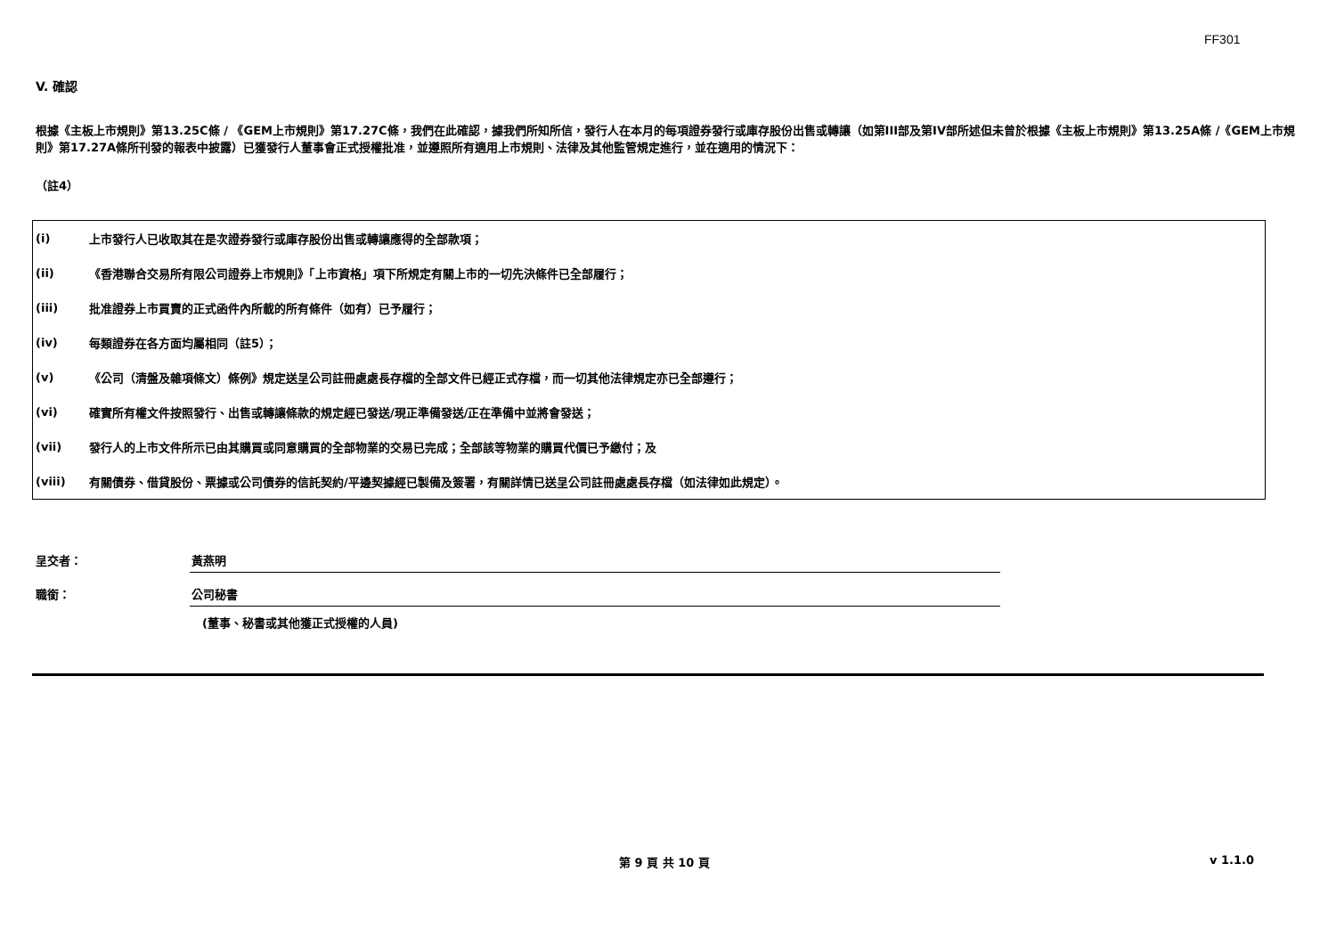FF301
V. 確認
根據《主板上市規則》第13.25C條 / 《GEM上市規則》第17.27C條，我們在此確認，據我們所知所信，發行人在本月的每項證券發行或庫存股份出售或轉讓（如第III部及第IV部所述但未曾於根據《主板上市規則》第13.25A條 /《GEM上市規則》第17.27A條所刊發的報表中披露）已獲發行人董事會正式授權批准，並遵照所有適用上市規則、法律及其他監管規定進行，並在適用的情況下：
（註4）
| (i) | 上市發行人已收取其在是次證券發行或庫存股份出售或轉讓應得的全部款項； |
| (ii) | 《香港聯合交易所有限公司證券上市規則》「上市資格」項下所規定有關上市的一切先決條件已全部履行； |
| (iii) | 批准證券上市買賣的正式函件內所載的所有條件（如有）已予履行； |
| (iv) | 每類證券在各方面均屬相同（註5）； |
| (v) | 《公司（清盤及雜項條文）條例》規定送呈公司註冊處處長存檔的全部文件已經正式存檔，而一切其他法律規定亦已全部遵行； |
| (vi) | 確實所有權文件按照發行、出售或轉讓條款的規定經已發送/現正準備發送/正在準備中並將會發送； |
| (vii) | 發行人的上市文件所示已由其購買或同意購買的全部物業的交易已完成；全部該等物業的購買代價已予繳付；及 |
| (viii) | 有關債券、借貸股份、票據或公司債券的信託契約/平邊契據經已製備及簽署，有關詳情已送呈公司註冊處處長存檔（如法律如此規定）。 |
| 呈交者： | 黃燕明 |
| 職銜： | 公司秘書 |
| | (董事、秘書或其他獲正式授權的人員) |
第 9 頁 共 10 頁 v 1.1.0